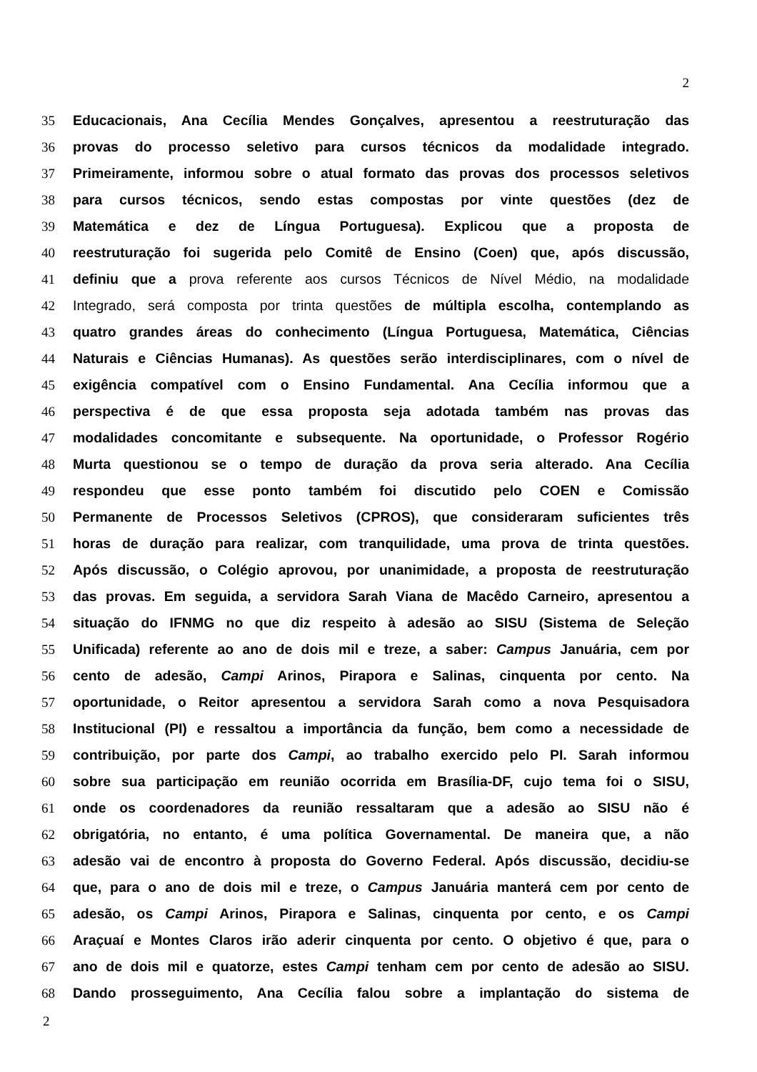2
35 Educacionais, Ana Cecília Mendes Gonçalves, apresentou a reestruturação das
36 provas do processo seletivo para cursos técnicos da modalidade integrado.
37 Primeiramente, informou sobre o atual formato das provas dos processos seletivos
38 para cursos técnicos, sendo estas compostas por vinte questões (dez de
39 Matemática e dez de Língua Portuguesa). Explicou que a proposta de
40 reestruturação foi sugerida pelo Comitê de Ensino (Coen) que, após discussão,
41 definiu que a prova referente aos cursos Técnicos de Nível Médio, na modalidade
42 Integrado, será composta por trinta questões de múltipla escolha, contemplando as
43 quatro grandes áreas do conhecimento (Língua Portuguesa, Matemática, Ciências
44 Naturais e Ciências Humanas). As questões serão interdisciplinares, com o nível de
45 exigência compatível com o Ensino Fundamental. Ana Cecília informou que a
46 perspectiva é de que essa proposta seja adotada também nas provas das
47 modalidades concomitante e subsequente. Na oportunidade, o Professor Rogério
48 Murta questionou se o tempo de duração da prova seria alterado. Ana Cecília
49 respondeu que esse ponto também foi discutido pelo COEN e Comissão
50 Permanente de Processos Seletivos (CPROS), que consideraram suficientes três
51 horas de duração para realizar, com tranquilidade, uma prova de trinta questões.
52 Após discussão, o Colégio aprovou, por unanimidade, a proposta de reestruturação
53 das provas. Em seguida, a servidora Sarah Viana de Macêdo Carneiro, apresentou a
54 situação do IFNMG no que diz respeito à adesão ao SISU (Sistema de Seleção
55 Unificada) referente ao ano de dois mil e treze, a saber: Campus Januária, cem por
56 cento de adesão, Campi Arinos, Pirapora e Salinas, cinquenta por cento. Na
57 oportunidade, o Reitor apresentou a servidora Sarah como a nova Pesquisadora
58 Institucional (PI) e ressaltou a importância da função, bem como a necessidade de
59 contribuição, por parte dos Campi, ao trabalho exercido pelo PI. Sarah informou
60 sobre sua participação em reunião ocorrida em Brasília-DF, cujo tema foi o SISU,
61 onde os coordenadores da reunião ressaltaram que a adesão ao SISU não é
62 obrigatória, no entanto, é uma política Governamental. De maneira que, a não
63 adesão vai de encontro à proposta do Governo Federal. Após discussão, decidiu-se
64 que, para o ano de dois mil e treze, o Campus Januária manterá cem por cento de
65 adesão, os Campi Arinos, Pirapora e Salinas, cinquenta por cento, e os Campi
66 Araçuaí e Montes Claros irão aderir cinquenta por cento. O objetivo é que, para o
67 ano de dois mil e quatorze, estes Campi tenham cem por cento de adesão ao SISU.
68 Dando prosseguimento, Ana Cecília falou sobre a implantação do sistema de
2